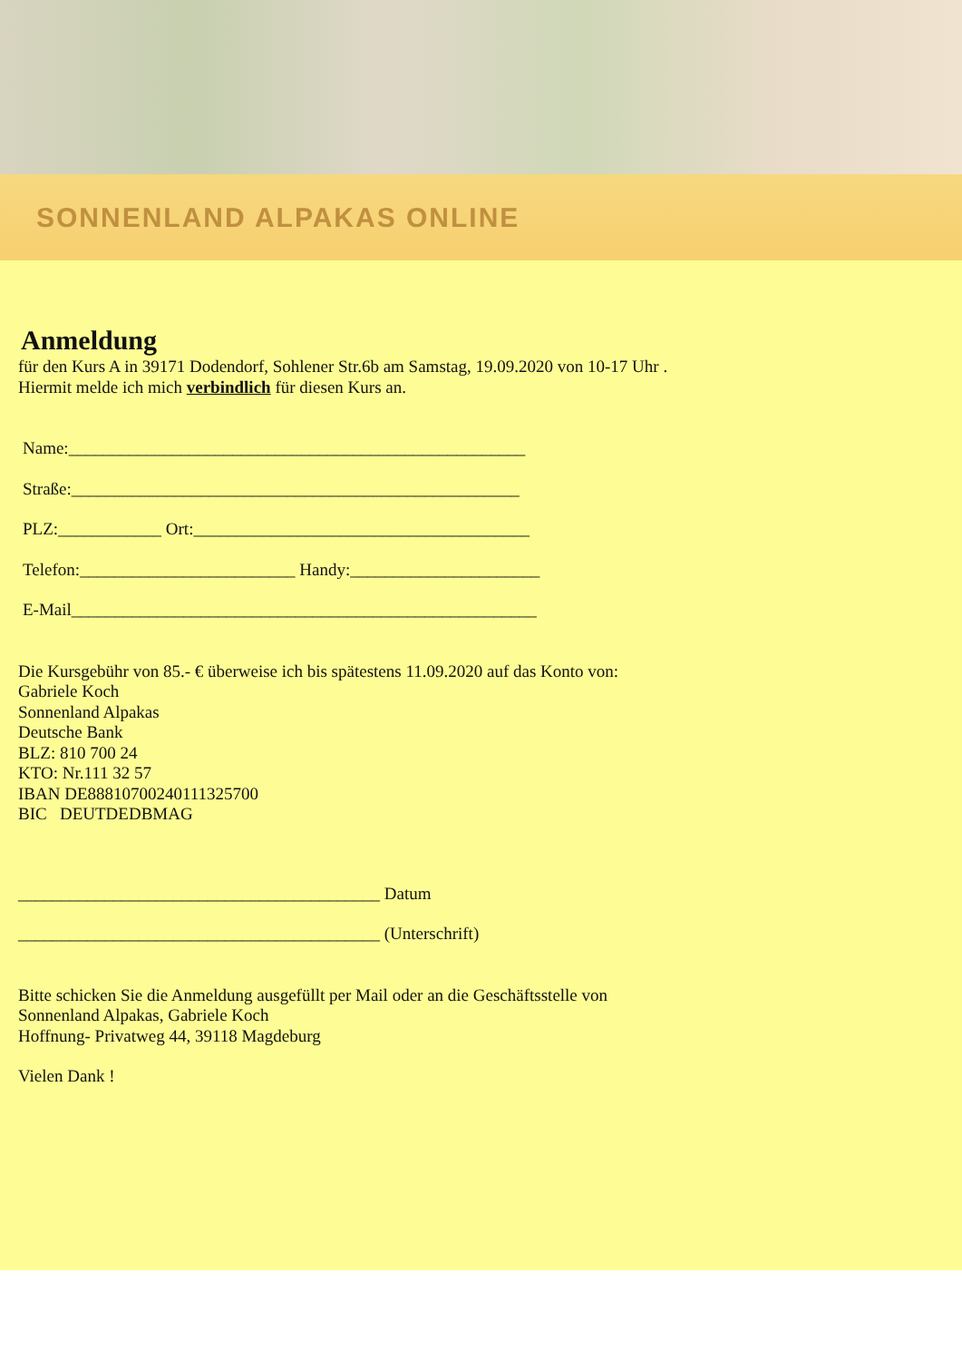SONNENLAND ALPAKAS ONLINE
Anmeldung
für den Kurs A in 39171 Dodendorf, Sohlener Str.6b am Samstag, 19.09.2020 von 10-17 Uhr .
Hiermit melde ich mich verbindlich für diesen Kurs an.
Name:_____________________________________________________
Straße:____________________________________________________
PLZ:____________ Ort:_______________________________________
Telefon:_________________________ Handy:______________________
E-Mail______________________________________________________
Die Kursgebühr von 85.- € überweise ich bis spätestens 11.09.2020 auf das Konto von:
Gabriele Koch
Sonnenland Alpakas
Deutsche Bank
BLZ: 810 700 24
KTO: Nr.111 32 57
IBAN DE88810700240111325700
BIC DEUTDEDBMAG
__________________________________________ Datum
__________________________________________ (Unterschrift)
Bitte schicken Sie die Anmeldung ausgefüllt per Mail oder an die Geschäftsstelle von
Sonnenland Alpakas, Gabriele Koch
Hoffnung- Privatweg 44, 39118 Magdeburg
Vielen Dank !